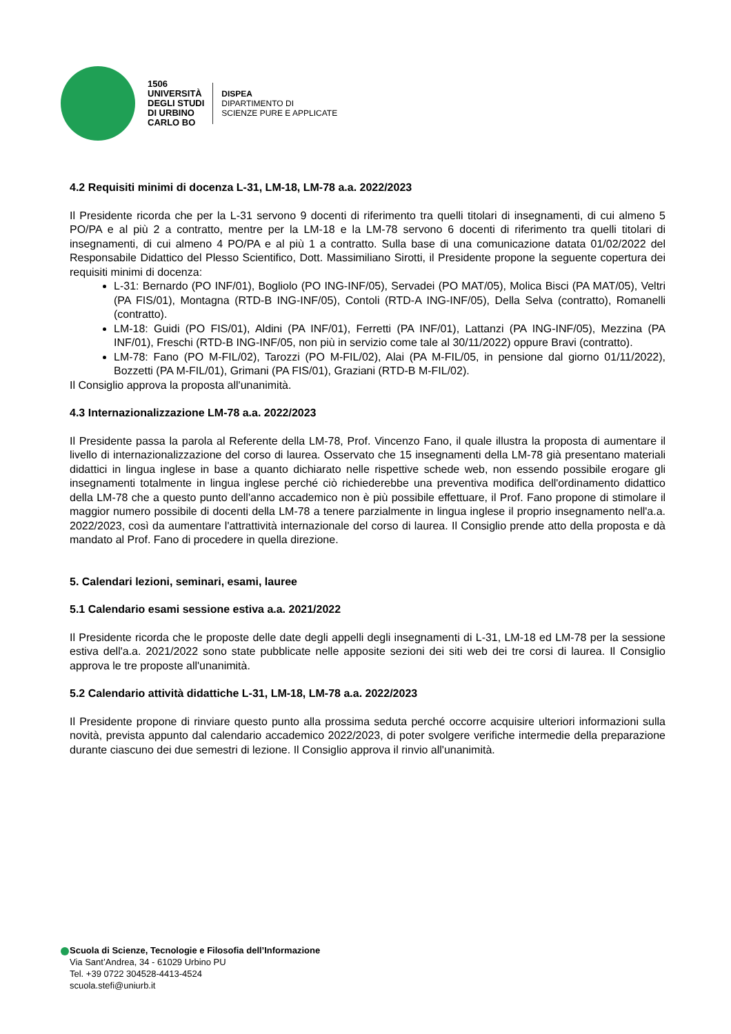1506
UNIVERSITÀ
DEGLI STUDI
DI URBINO
CARLO BO
DISPEA
DIPARTIMENTO DI
SCIENZE PURE E APPLICATE
4.2 Requisiti minimi di docenza L-31, LM-18, LM-78 a.a. 2022/2023
Il Presidente ricorda che per la L-31 servono 9 docenti di riferimento tra quelli titolari di insegnamenti, di cui almeno 5 PO/PA e al più 2 a contratto, mentre per la LM-18 e la LM-78 servono 6 docenti di riferimento tra quelli titolari di insegnamenti, di cui almeno 4 PO/PA e al più 1 a contratto. Sulla base di una comunicazione datata 01/02/2022 del Responsabile Didattico del Plesso Scientifico, Dott. Massimiliano Sirotti, il Presidente propone la seguente copertura dei requisiti minimi di docenza:
L-31: Bernardo (PO INF/01), Bogliolo (PO ING-INF/05), Servadei (PO MAT/05), Molica Bisci (PA MAT/05), Veltri (PA FIS/01), Montagna (RTD-B ING-INF/05), Contoli (RTD-A ING-INF/05), Della Selva (contratto), Romanelli (contratto).
LM-18: Guidi (PO FIS/01), Aldini (PA INF/01), Ferretti (PA INF/01), Lattanzi (PA ING-INF/05), Mezzina (PA INF/01), Freschi (RTD-B ING-INF/05, non più in servizio come tale al 30/11/2022) oppure Bravi (contratto).
LM-78: Fano (PO M-FIL/02), Tarozzi (PO M-FIL/02), Alai (PA M-FIL/05, in pensione dal giorno 01/11/2022), Bozzetti (PA M-FIL/01), Grimani (PA FIS/01), Graziani (RTD-B M-FIL/02).
Il Consiglio approva la proposta all'unanimità.
4.3 Internazionalizzazione LM-78 a.a. 2022/2023
Il Presidente passa la parola al Referente della LM-78, Prof. Vincenzo Fano, il quale illustra la proposta di aumentare il livello di internazionalizzazione del corso di laurea. Osservato che 15 insegnamenti della LM-78 già presentano materiali didattici in lingua inglese in base a quanto dichiarato nelle rispettive schede web, non essendo possibile erogare gli insegnamenti totalmente in lingua inglese perché ciò richiederebbe una preventiva modifica dell'ordinamento didattico della LM-78 che a questo punto dell'anno accademico non è più possibile effettuare, il Prof. Fano propone di stimolare il maggior numero possibile di docenti della LM-78 a tenere parzialmente in lingua inglese il proprio insegnamento nell'a.a. 2022/2023, così da aumentare l'attrattività internazionale del corso di laurea. Il Consiglio prende atto della proposta e dà mandato al Prof. Fano di procedere in quella direzione.
5. Calendari lezioni, seminari, esami, lauree
5.1 Calendario esami sessione estiva a.a. 2021/2022
Il Presidente ricorda che le proposte delle date degli appelli degli insegnamenti di L-31, LM-18 ed LM-78 per la sessione estiva dell'a.a. 2021/2022 sono state pubblicate nelle apposite sezioni dei siti web dei tre corsi di laurea. Il Consiglio approva le tre proposte all'unanimità.
5.2 Calendario attività didattiche L-31, LM-18, LM-78 a.a. 2022/2023
Il Presidente propone di rinviare questo punto alla prossima seduta perché occorre acquisire ulteriori informazioni sulla novità, prevista appunto dal calendario accademico 2022/2023, di poter svolgere verifiche intermedie della preparazione durante ciascuno dei due semestri di lezione. Il Consiglio approva il rinvio all'unanimità.
Scuola di Scienze, Tecnologie e Filosofia dell’Informazione
Via Sant’Andrea, 34 - 61029 Urbino PU
Tel. +39 0722 304528-4413-4524
scuola.stefi@uniurb.it